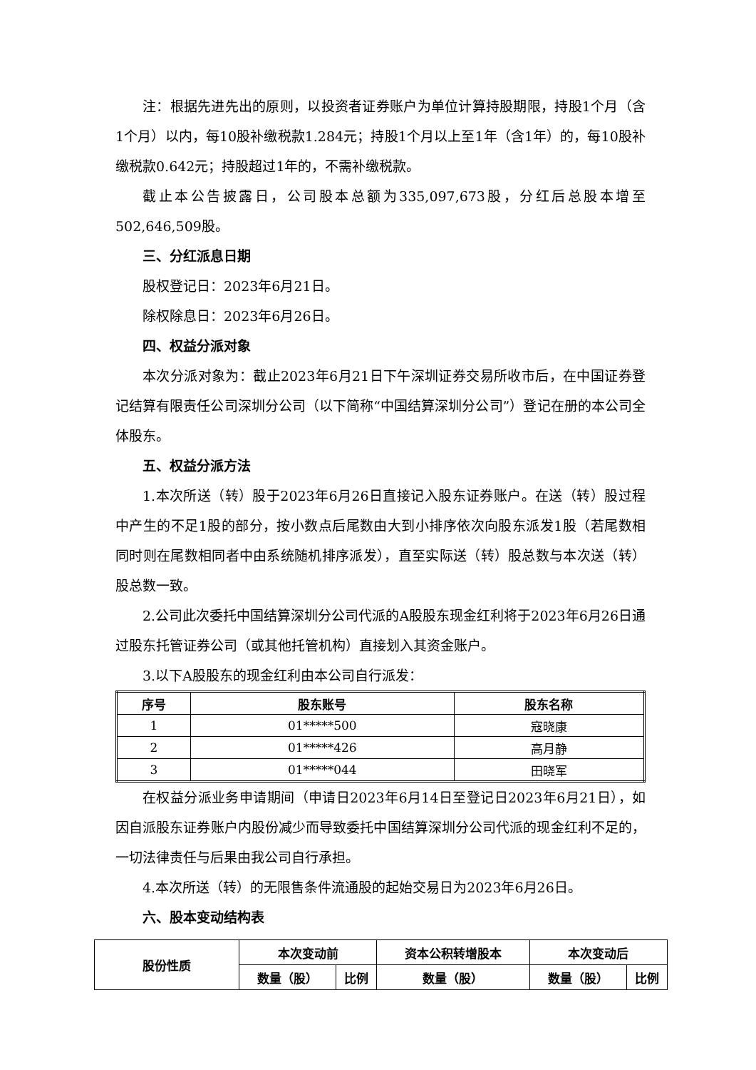注：根据先进先出的原则，以投资者证券账户为单位计算持股期限，持股1个月（含1个月）以内，每10股补缴税款1.284元；持股1个月以上至1年（含1年）的，每10股补缴税款0.642元；持股超过1年的，不需补缴税款。
截止本公告披露日，公司股本总额为335,097,673股，分红后总股本增至502,646,509股。
三、分红派息日期
股权登记日：2023年6月21日。
除权除息日：2023年6月26日。
四、权益分派对象
本次分派对象为：截止2023年6月21日下午深圳证券交易所收市后，在中国证券登记结算有限责任公司深圳分公司（以下简称“中国结算深圳分公司”）登记在册的本公司全体股东。
五、权益分派方法
1.本次所送（转）股于2023年6月26日直接记入股东证券账户。在送（转）股过程中产生的不足1股的部分，按小数点后尾数由大到小排序依次向股东派发1股（若尾数相同时则在尾数相同者中由系统随机排序派发），直至实际送（转）股总数与本次送（转）股总数一致。
2.公司此次委托中国结算深圳分公司代派的A股股东现金红利将于2023年6月26日通过股东托管证券公司（或其他托管机构）直接划入其资金账户。
3.以下A股股东的现金红利由本公司自行派发：
| 序号 | 股东账号 | 股东名称 |
| --- | --- | --- |
| 1 | 01*****500 | 寇晓康 |
| 2 | 01*****426 | 高月静 |
| 3 | 01*****044 | 田晓军 |
在权益分派业务申请期间（申请日2023年6月14日至登记日2023年6月21日），如因自派股东证券账户内股份减少而导致委托中国结算深圳分公司代派的现金红利不足的，一切法律责任与后果由我公司自行承担。
4.本次所送（转）的无限售条件流通股的起始交易日为2023年6月26日。
六、股本变动结构表
| 股份性质 | 本次变动前 | | 资本公积转增股本 | 本次变动后 | |
| --- | --- | --- | --- | --- | --- |
| | 数量（股） | 比例 | 数量（股） | 数量（股） | 比例 |